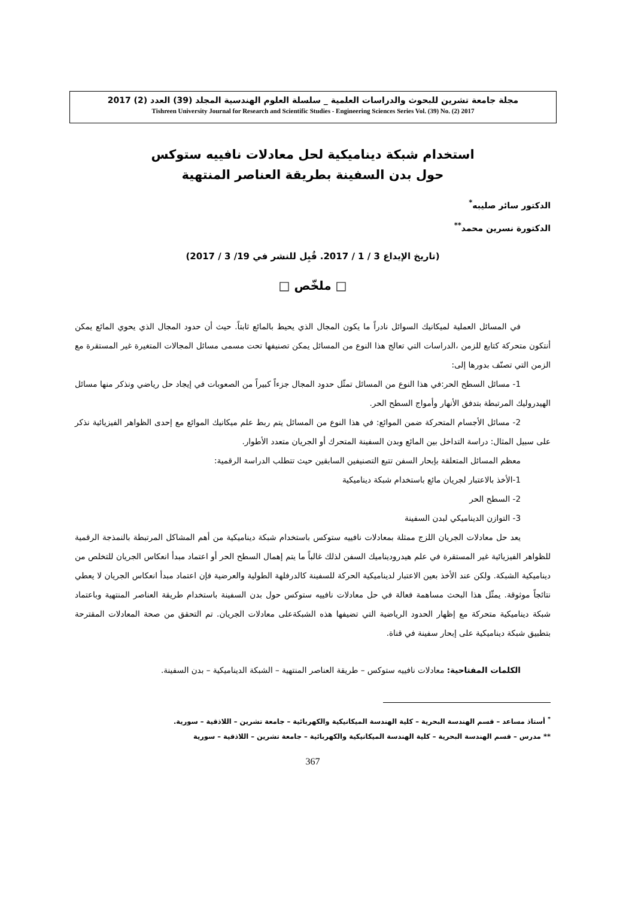مجلة جامعة تشرين للبحوث والدراسات العلمية _ سلسلة العلوم الهندسية المجلد (39) العدد (2) 2017
Tishreen University Journal for Research and Scientific Studies - Engineering Sciences Series Vol. (39) No. (2) 2017
استخدام شبكة ديناميكية لحل معادلات نافييه ستوكس
حول بدن السفينة بطريقة العناصر المنتهية
الدكتور سائر صليبه<sup>*</sup>
الدكتورة نسرين محمد<sup>**</sup>
(تاريخ الإيداع 3 / 1 / 2017. قُبِل للنشر في 19/ 3 / 2017)
□ ملخّص □
في المسائل العملية لميكانيك السوائل نادراً ما يكون المجال الذي يحيط بالمائع ثابتاً. حيث أن حدود المجال الذي يحوي المائع يمكن أنتكون متحركة كتابع للزمن ،الدراسات التي تعالج هذا النوع من المسائل يمكن تصنيفها تحت مسمى مسائل المجالات المتغيرة غير المستقرة مع الزمن التي تصنّف بدورها إلى:
1- مسائل السطح الحر:في هذا النوع من المسائل تمثّل حدود المجال جزءاً كبيراً من الصعوبات في إيجاد حل رياضي ونذكر منها مسائل الهيدروليك المرتبطة بتدفق الأنهار وأمواج السطح الحر.
2- مسائل الأجسام المتحركة ضمن الموائع: في هذا النوع من المسائل يتم ربط علم ميكانيك الموائع مع إحدى الظواهر الفيزيائية نذكر على سبيل المثال: دراسة التداخل بين المائع وبدن السفينة المتحرك أو الجريان متعدد الأطوار.
معظم المسائل المتعلقة بإبحار السفن تتبع التصنيفين السابقين حيث تتطلب الدراسة الرقمية:
1-الأخذ بالاعتبار لجريان مائع باستخدام شبكة ديناميكية
2- السطح الحر
3- التوازن الديناميكي لبدن السفينة
يعد حل معادلات الجريان اللزج ممثلة بمعادلات نافييه ستوكس باستخدام شبكة ديناميكية من أهم المشاكل المرتبطة بالنمذجة الرقمية للظواهر الفيزيائية غير المستقرة في علم هيدروديناميك السفن لذلك غالباً ما يتم إهمال السطح الحر أو اعتماد مبدأ انعكاس الجريان للتخلص من ديناميكية الشبكة. ولكن عند الأخذ بعين الاعتبار لديناميكية الحركة للسفينة كالدرفلهة الطولية والعرضية فإن اعتماد مبدأ انعكاس الجريان لا يعطي نتائجاً موثوقة. يمثّل هذا البحث مساهمة فعالة في حل معادلات نافييه ستوكس حول بدن السفينة باستخدام طريقة العناصر المنتهية وباعتماد شبكة ديناميكية متحركة مع إظهار الحدود الرياضية التي تضيفها هذه الشبكةعلى معادلات الجريان. تم التحقق من صحة المعادلات المقترحة بتطبيق شبكة ديناميكية على إبحار سفينة في قناة.
الكلمات المفتاحية: معادلات نافييه ستوكس – طريقة العناصر المنتهية – الشبكة الديناميكية – بدن السفينة.
<sup>*</sup> أستاذ مساعد – قسم الهندسة البحرية – كلية الهندسة الميكانيكية والكهربائية – جامعة تشرين – اللاذقية – سورية.
** مدرس – قسم الهندسة البحرية – كلية الهندسة الميكانيكية والكهربائية – جامعة تشرين – اللاذقية – سورية
367